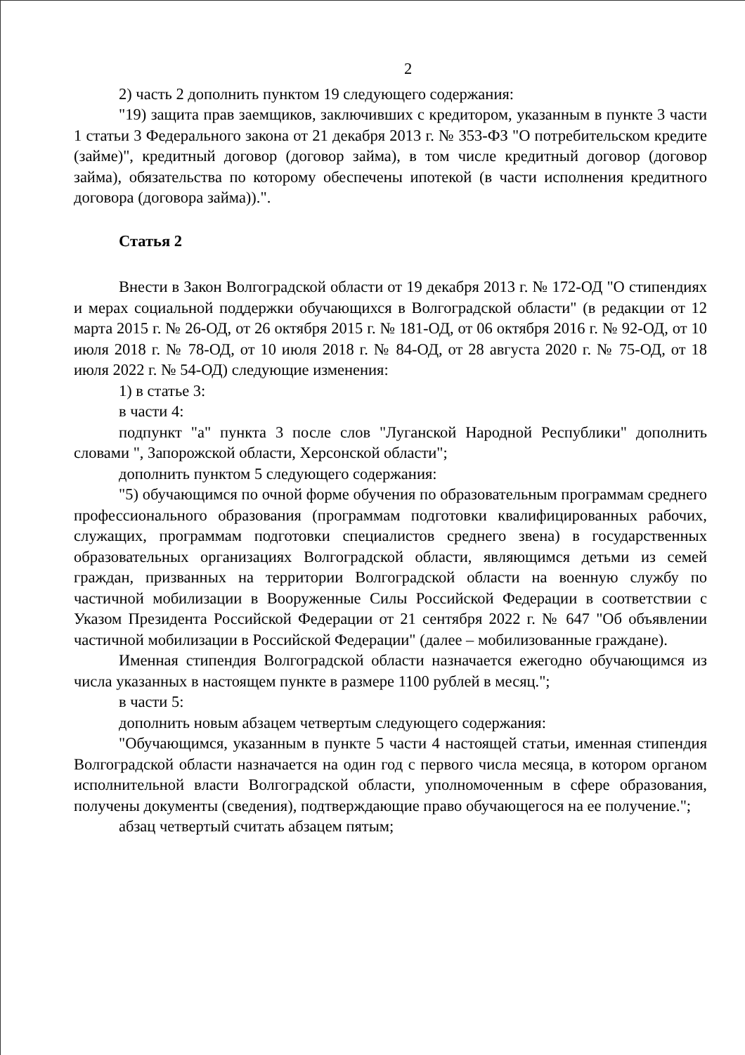2
2) часть 2 дополнить пунктом 19 следующего содержания:
"19) защита прав заемщиков, заключивших с кредитором, указанным в пункте 3 части 1 статьи 3 Федерального закона от 21 декабря 2013 г. № 353-ФЗ "О потребительском кредите (займе)", кредитный договор (договор займа), в том числе кредитный договор (договор займа), обязательства по которому обеспечены ипотекой (в части исполнения кредитного договора (договора займа)).".
Статья 2
Внести в Закон Волгоградской области от 19 декабря 2013 г. № 172-ОД "О стипендиях и мерах социальной поддержки обучающихся в Волгоградской области" (в редакции от 12 марта 2015 г. № 26-ОД, от 26 октября 2015 г. № 181-ОД, от 06 октября 2016 г. № 92-ОД, от 10 июля 2018 г. № 78-ОД, от 10 июля 2018 г. № 84-ОД, от 28 августа 2020 г. № 75-ОД, от 18 июля 2022 г. № 54-ОД) следующие изменения:
1) в статье 3:
в части 4:
подпункт "а" пункта 3 после слов "Луганской Народной Республики" дополнить словами ", Запорожской области, Херсонской области";
дополнить пунктом 5 следующего содержания:
"5) обучающимся по очной форме обучения по образовательным программам среднего профессионального образования (программам подготовки квалифицированных рабочих, служащих, программам подготовки специалистов среднего звена) в государственных образовательных организациях Волгоградской области, являющимся детьми из семей граждан, призванных на территории Волгоградской области на военную службу по частичной мобилизации в Вооруженные Силы Российской Федерации в соответствии с Указом Президента Российской Федерации от 21 сентября 2022 г. № 647 "Об объявлении частичной мобилизации в Российской Федерации" (далее – мобилизованные граждане).
Именная стипендия Волгоградской области назначается ежегодно обучающимся из числа указанных в настоящем пункте в размере 1100 рублей в месяц.";
в части 5:
дополнить новым абзацем четвертым следующего содержания:
"Обучающимся, указанным в пункте 5 части 4 настоящей статьи, именная стипендия Волгоградской области назначается на один год с первого числа месяца, в котором органом исполнительной власти Волгоградской области, уполномоченным в сфере образования, получены документы (сведения), подтверждающие право обучающегося на ее получение.";
абзац четвертый считать абзацем пятым;